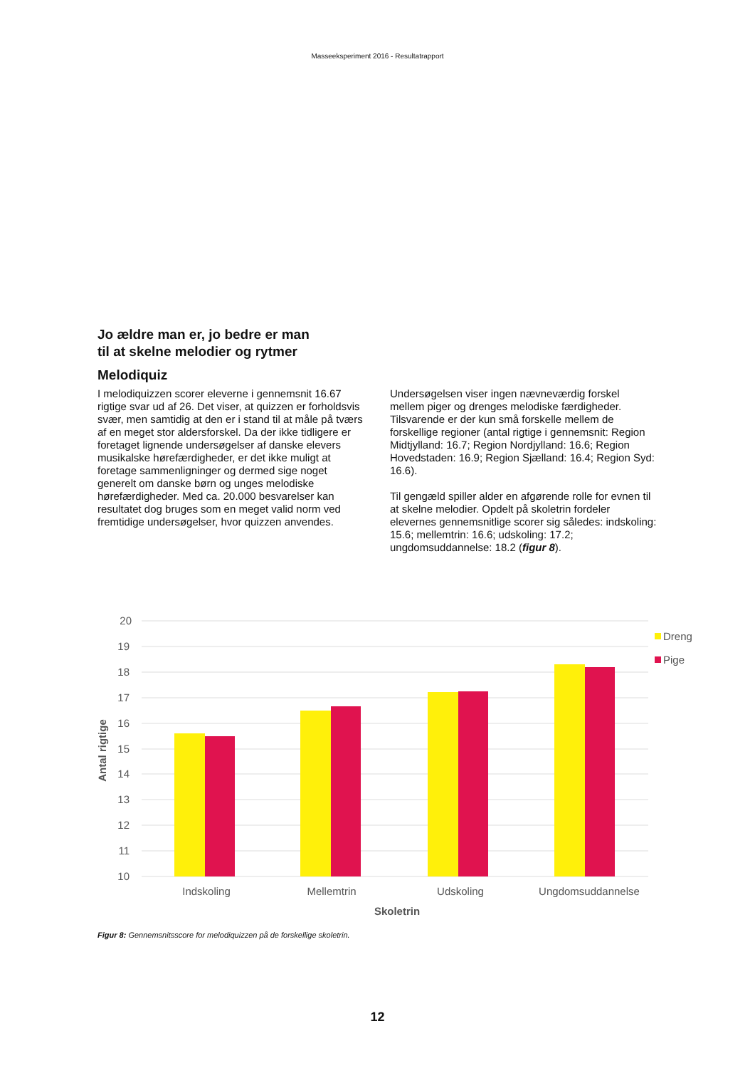Masseeksperiment 2016 - Resultatrapport
Jo ældre man er, jo bedre er man til at skelne melodier og rytmer
Melodiquiz
I melodiquizzen scorer eleverne i gennemsnit 16.67 rigtige svar ud af 26. Det viser, at quizzen er forholdsvis svær, men samtidig at den er i stand til at måle på tværs af en meget stor aldersforskel. Da der ikke tidligere er foretaget lignende undersøgelser af danske elevers musikalske hørefærdigheder, er det ikke muligt at foretage sammenligninger og dermed sige noget generelt om danske børn og unges melodiske hørefærdigheder. Med ca. 20.000 besvarelser kan resultatet dog bruges som en meget valid norm ved fremtidige undersøgelser, hvor quizzen anvendes.
Undersøgelsen viser ingen nævneværdig forskel mellem piger og drenges melodiske færdigheder. Tilsvarende er der kun små forskelle mellem de forskellige regioner (antal rigtige i gennemsnit: Region Midtjylland: 16.7; Region Nordjylland: 16.6; Region Hovedstaden: 16.9; Region Sjælland: 16.4; Region Syd: 16.6).
Til gengæld spiller alder en afgørende rolle for evnen til at skelne melodier. Opdelt på skoletrin fordeler elevernes gennemsnitlige scorer sig således: indskoling: 15.6; mellemtrin: 16.6; udskoling: 17.2; ungdomsuddannelse: 18.2 (figur 8).
20
19
18
17
16
15
14
13
12
11
10
Indskoling
Mellemtrin
Udskoling
Ungdomsuddannelse
Skoletrin
Antal rigtige
Dreng
Pige
Figur 8: Gennemsnitsscore for melodiquizzen på de forskellige skoletrin.
12